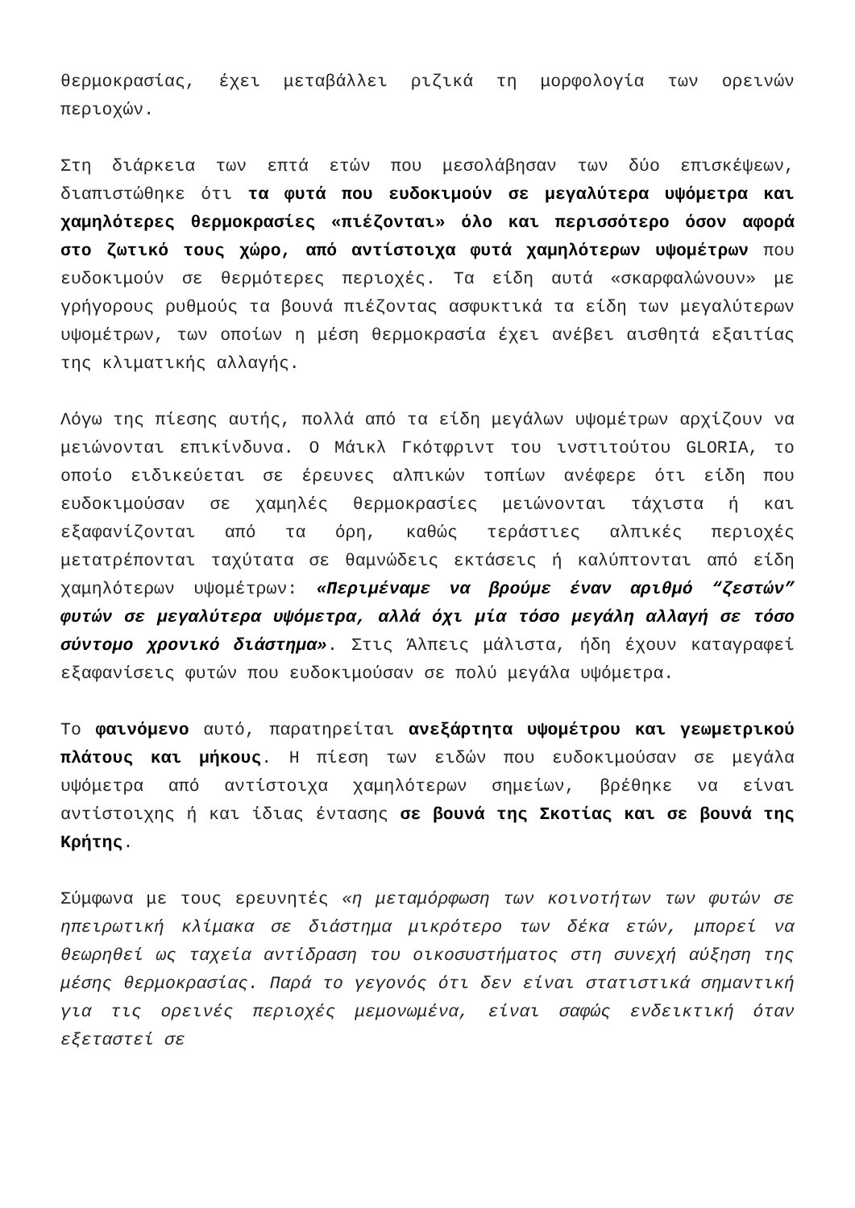θερμοκρασίας, έχει μεταβάλλει ριζικά τη μορφολογία των ορεινών περιοχών.
Στη διάρκεια των επτά ετών που μεσολάβησαν των δύο επισκέψεων, διαπιστώθηκε ότι τα φυτά που ευδοκιμούν σε μεγαλύτερα υψόμετρα και χαμηλότερες θερμοκρασίες «πιέζονται» όλο και περισσότερο όσον αφορά στο ζωτικό τους χώρο, από αντίστοιχα φυτά χαμηλότερων υψομέτρων που ευδοκιμούν σε θερμότερες περιοχές. Τα είδη αυτά «σκαρφαλώνουν» με γρήγορους ρυθμούς τα βουνά πιέζοντας ασφυκτικά τα είδη των μεγαλύτερων υψομέτρων, των οποίων η μέση θερμοκρασία έχει ανέβει αισθητά εξαιτίας της κλιματικής αλλαγής.
Λόγω της πίεσης αυτής, πολλά από τα είδη μεγάλων υψομέτρων αρχίζουν να μειώνονται επικίνδυνα. Ο Μάικλ Γκότφριντ του ινστιτούτου GLORIA, το οποίο ειδικεύεται σε έρευνες αλπικών τοπίων ανέφερε ότι είδη που ευδοκιμούσαν σε χαμηλές θερμοκρασίες μειώνονται τάχιστα ή και εξαφανίζονται από τα όρη, καθώς τεράστιες αλπικές περιοχές μετατρέπονται ταχύτατα σε θαμνώδεις εκτάσεις ή καλύπτονται από είδη χαμηλότερων υψομέτρων: «Περιμέναμε να βρούμε έναν αριθμό “ζεστών” φυτών σε μεγαλύτερα υψόμετρα, αλλά όχι μία τόσο μεγάλη αλλαγή σε τόσο σύντομο χρονικό διάστημα». Στις Άλπεις μάλιστα, ήδη έχουν καταγραφεί εξαφανίσεις φυτών που ευδοκιμούσαν σε πολύ μεγάλα υψόμετρα.
Το φαινόμενο αυτό, παρατηρείται ανεξάρτητα υψομέτρου και γεωμετρικού πλάτους και μήκους. Η πίεση των ειδών που ευδοκιμούσαν σε μεγάλα υψόμετρα από αντίστοιχα χαμηλότερων σημείων, βρέθηκε να είναι αντίστοιχης ή και ίδιας έντασης σε βουνά της Σκοτίας και σε βουνά της Κρήτης.
Σύμφωνα με τους ερευνητές «η μεταμόρφωση των κοινοτήτων των φυτών σε ηπειρωτική κλίμακα σε διάστημα μικρότερο των δέκα ετών, μπορεί να θεωρηθεί ως ταχεία αντίδραση του οικοσυστήματος στη συνεχή αύξηση της μέσης θερμοκρασίας. Παρά το γεγονός ότι δεν είναι στατιστικά σημαντική για τις ορεινές περιοχές μεμονωμένα, είναι σαφώς ενδεικτική όταν εξεταστεί σε